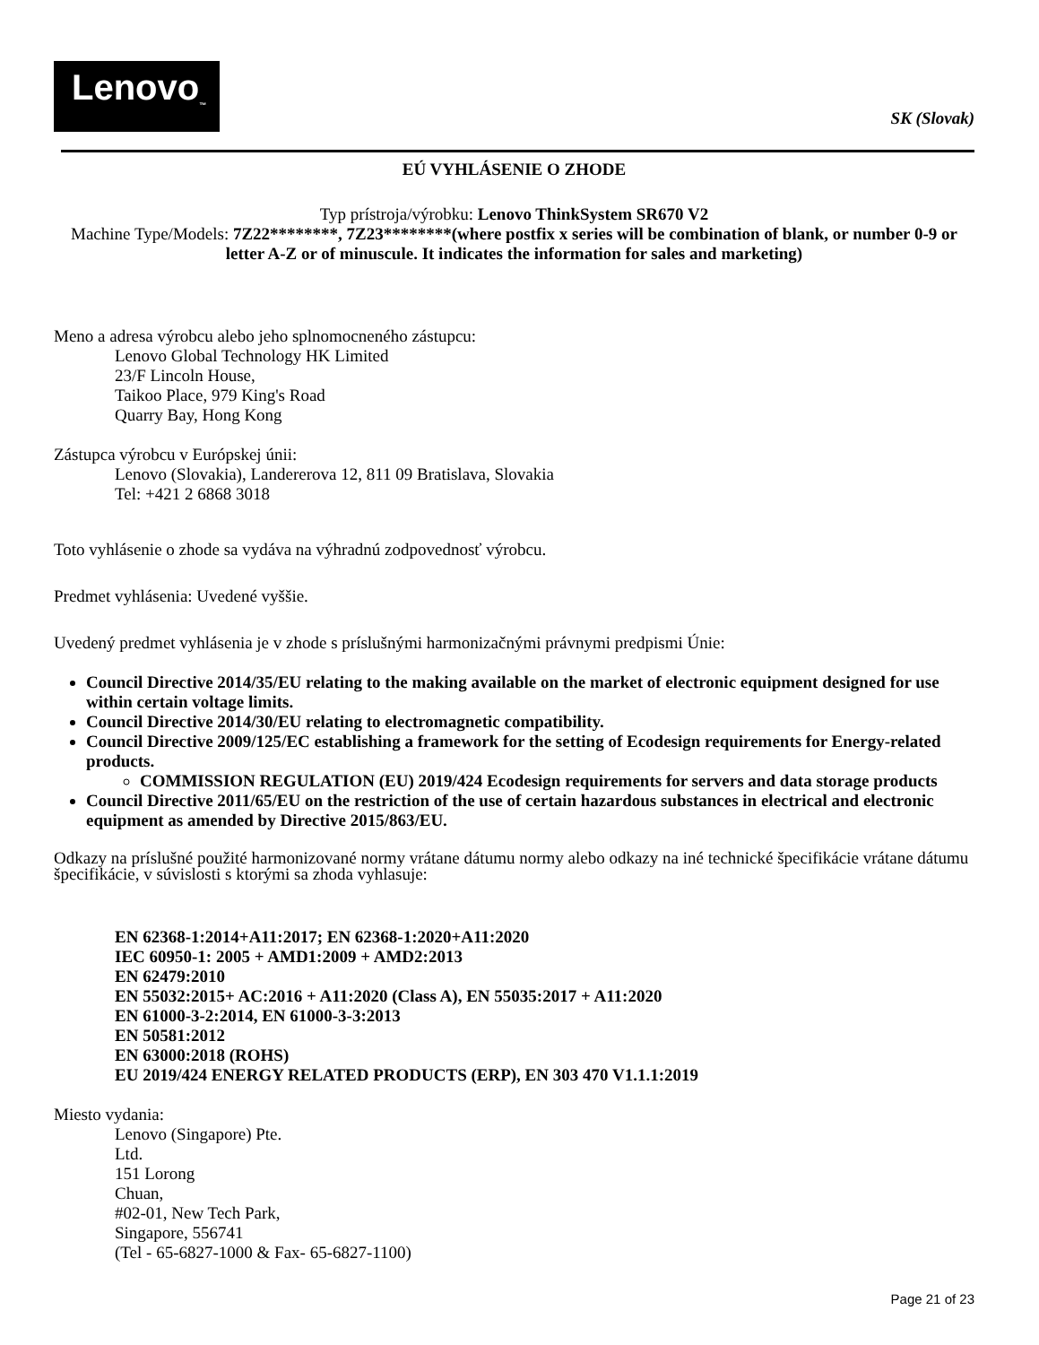Lenovo<sub>™</sub>
SK (Slovak)
EÚ VYHLÁSENIE O ZHODE
Typ prístroja/výrobku: Lenovo ThinkSystem SR670 V2
Machine Type/Models: 7Z22********, 7Z23********(where postfix x series will be combination of blank, or number 0-9 or letter A-Z or of minuscule. It indicates the information for sales and marketing)
Meno a adresa výrobcu alebo jeho splnomocneného zástupcu:
Lenovo Global Technology HK Limited
23/F Lincoln House,
Taikoo Place, 979 King's Road
Quarry Bay, Hong Kong
Zástupca výrobcu v Európskej únii:
Lenovo (Slovakia), Landererova 12, 811 09 Bratislava, Slovakia
Tel: +421 2 6868 3018
Toto vyhlásenie o zhode sa vydáva na výhradnú zodpovednosť výrobcu.
Predmet vyhlásenia: Uvedené vyššie.
Uvedený predmet vyhlásenia je v zhode s príslušnými harmonizačnými právnymi predpismi Únie:
Council Directive 2014/35/EU relating to the making available on the market of electronic equipment designed for use within certain voltage limits.
Council Directive 2014/30/EU relating to electromagnetic compatibility.
Council Directive 2009/125/EC establishing a framework for the setting of Ecodesign requirements for Energy-related products.
COMMISSION REGULATION (EU) 2019/424 Ecodesign requirements for servers and data storage products
Council Directive 2011/65/EU on the restriction of the use of certain hazardous substances in electrical and electronic equipment as amended by Directive 2015/863/EU.
Odkazy na príslušné použité harmonizované normy vrátane dátumu normy alebo odkazy na iné technické špecifikácie vrátane dátumu špecifikácie, v súvislosti s ktorými sa zhoda vyhlasuje:
EN 62368-1:2014+A11:2017; EN 62368-1:2020+A11:2020
IEC 60950-1: 2005 + AMD1:2009 + AMD2:2013
EN 62479:2010
EN 55032:2015+ AC:2016 + A11:2020 (Class A), EN 55035:2017 + A11:2020
EN 61000-3-2:2014, EN 61000-3-3:2013
EN 50581:2012
EN 63000:2018 (ROHS)
EU 2019/424 ENERGY RELATED PRODUCTS (ERP), EN 303 470 V1.1.1:2019
Miesto vydania:
Lenovo (Singapore) Pte.
Ltd.
151 Lorong
Chuan,
#02-01, New Tech Park,
Singapore, 556741
(Tel - 65-6827-1000 & Fax- 65-6827-1100)
Page 21 of 23